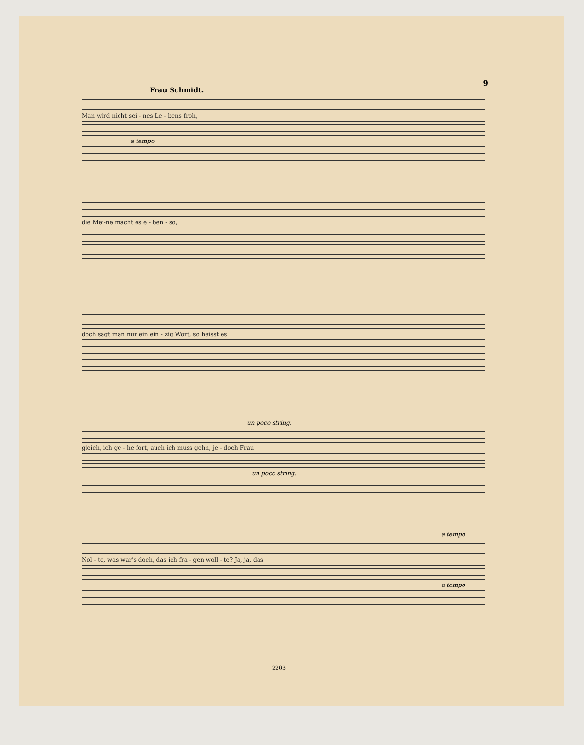9
Frau Schmidt.
Man wird nicht sei - nes Le - bens froh,
a tempo
die Mei-ne macht es e - ben - so,
doch sagt man nur ein ein - zig Wort, so heisst es
un poco string.
gleich, ich ge - he fort, auch ich muss gehn, je - doch Frau
un poco string.
a tempo
Nol - te, was war's doch, das ich fra - gen woll - te? Ja, ja, das
a tempo
2203